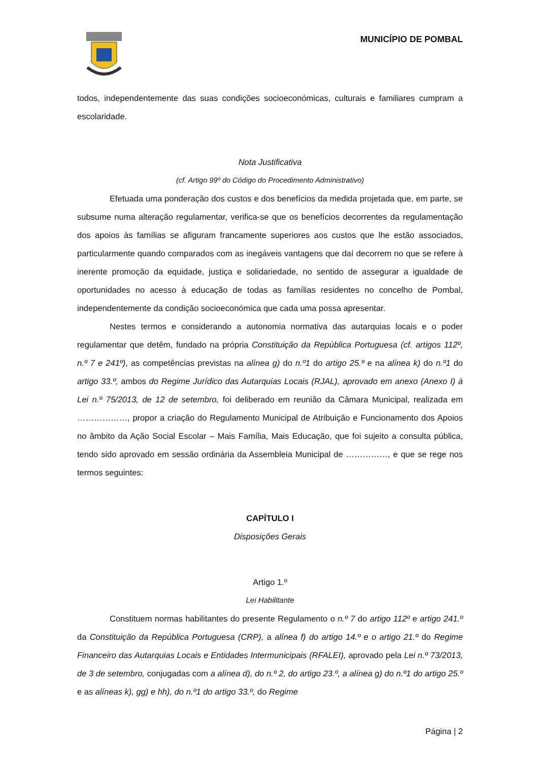MUNICÍPIO DE POMBAL
todos, independentemente das suas condições socioeconómicas, culturais e familiares cumpram a escolaridade.
Nota Justificativa
(cf. Artigo 99º do Código do Procedimento Administrativo)
Efetuada uma ponderação dos custos e dos benefícios da medida projetada que, em parte, se subsume numa alteração regulamentar, verifica-se que os benefícios decorrentes da regulamentação dos apoios às famílias se afiguram francamente superiores aos custos que lhe estão associados, particularmente quando comparados com as inegáveis vantagens que daí decorrem no que se refere à inerente promoção da equidade, justiça e solidariedade, no sentido de assegurar a igualdade de oportunidades no acesso à educação de todas as famílias residentes no concelho de Pombal, independentemente da condição socioeconómica que cada uma possa apresentar.
Nestes termos e considerando a autonomia normativa das autarquias locais e o poder regulamentar que detêm, fundado na própria Constituição da República Portuguesa (cf. artigos 112º, n.º 7 e 241º), as competências previstas na alínea g) do n.º1 do artigo 25.º e na alínea k) do n.º1 do artigo 33.º, ambos do Regime Jurídico das Autarquias Locais (RJAL), aprovado em anexo (Anexo I) à Lei n.º 75/2013, de 12 de setembro, foi deliberado em reunião da Câmara Municipal, realizada em ………………, propor a criação do Regulamento Municipal de Atribuição e Funcionamento dos Apoios no âmbito da Ação Social Escolar – Mais Família, Mais Educação, que foi sujeito a consulta pública, tendo sido aprovado em sessão ordinária da Assembleia Municipal de ……………, e que se rege nos termos seguintes:
CAPÍTULO I
Disposições Gerais
Artigo 1.º
Lei Habilitante
Constituem normas habilitantes do presente Regulamento o n.º 7 do artigo 112º e artigo 241.º da Constituição da República Portuguesa (CRP), a alínea f) do artigo 14.º e o artigo 21.º do Regime Financeiro das Autarquias Locais e Entidades Intermunicipais (RFALEI), aprovado pela Lei n.º 73/2013, de 3 de setembro, conjugadas com a alínea d), do n.º 2, do artigo 23.º, a alínea g) do n.º1 do artigo 25.º e as alíneas k), gg) e hh), do n.º1 do artigo 33.º, do Regime
Página | 2